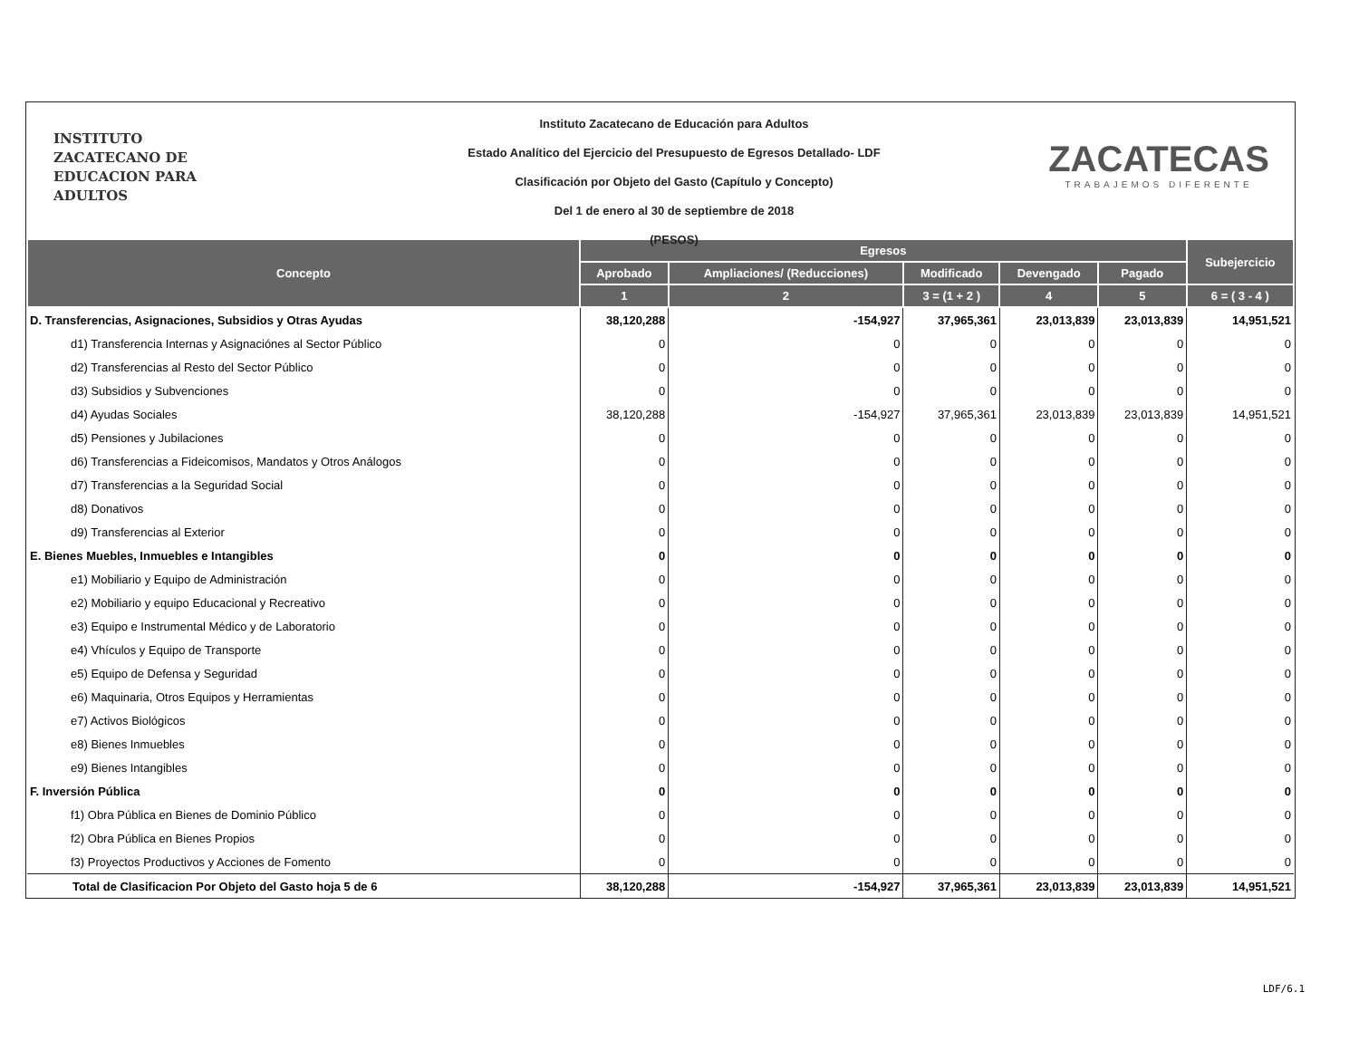INSTITUTO
ZACATECANO DE
EDUCACION PARA
ADULTOS
Instituto Zacatecano de Educación para Adultos
Estado Analítico del Ejercicio del Presupuesto de Egresos Detallado- LDF
Clasificación por Objeto del Gasto (Capítulo y Concepto)
Del 1 de enero al 30 de septiembre de 2018
(PESOS)
ZACATECAS
TRABAJEMOS DIFERENTE
| Concepto | Egresos | | | | | Subejercicio |
| --- | --- | --- | --- | --- | --- | --- |
| | Aprobado | Ampliaciones/ (Reducciones) | Modificado | Devengado | Pagado | |
| | 1 | 2 | 3 = (1 + 2 ) | 4 | 5 | 6 = ( 3 - 4 ) |
| D. Transferencias, Asignaciones, Subsidios y Otras Ayudas | 38,120,288 | -154,927 | 37,965,361 | 23,013,839 | 23,013,839 | 14,951,521 |
| d1) Transferencia Internas y Asignaciónes al Sector Público | 0 | 0 | 0 | 0 | 0 | 0 |
| d2) Transferencias al Resto del Sector Público | 0 | 0 | 0 | 0 | 0 | 0 |
| d3) Subsidios y Subvenciones | 0 | 0 | 0 | 0 | 0 | 0 |
| d4) Ayudas Sociales | 38,120,288 | -154,927 | 37,965,361 | 23,013,839 | 23,013,839 | 14,951,521 |
| d5) Pensiones y Jubilaciones | 0 | 0 | 0 | 0 | 0 | 0 |
| d6) Transferencias a Fideicomisos, Mandatos y Otros Análogos | 0 | 0 | 0 | 0 | 0 | 0 |
| d7) Transferencias a la Seguridad Social | 0 | 0 | 0 | 0 | 0 | 0 |
| d8) Donativos | 0 | 0 | 0 | 0 | 0 | 0 |
| d9) Transferencias al Exterior | 0 | 0 | 0 | 0 | 0 | 0 |
| E. Bienes Muebles, Inmuebles e Intangibles | 0 | 0 | 0 | 0 | 0 | 0 |
| e1) Mobiliario y Equipo de Administración | 0 | 0 | 0 | 0 | 0 | 0 |
| e2) Mobiliario y equipo Educacional y Recreativo | 0 | 0 | 0 | 0 | 0 | 0 |
| e3) Equipo e Instrumental Médico y de Laboratorio | 0 | 0 | 0 | 0 | 0 | 0 |
| e4) Vhículos y Equipo de Transporte | 0 | 0 | 0 | 0 | 0 | 0 |
| e5) Equipo de Defensa y Seguridad | 0 | 0 | 0 | 0 | 0 | 0 |
| e6) Maquinaria, Otros Equipos y Herramientas | 0 | 0 | 0 | 0 | 0 | 0 |
| e7) Activos Biológicos | 0 | 0 | 0 | 0 | 0 | 0 |
| e8) Bienes Inmuebles | 0 | 0 | 0 | 0 | 0 | 0 |
| e9) Bienes Intangibles | 0 | 0 | 0 | 0 | 0 | 0 |
| F. Inversión Pública | 0 | 0 | 0 | 0 | 0 | 0 |
| f1) Obra Pública en Bienes de Dominio Público | 0 | 0 | 0 | 0 | 0 | 0 |
| f2) Obra Pública en Bienes Propios | 0 | 0 | 0 | 0 | 0 | 0 |
| f3) Proyectos Productivos y Acciones de Fomento | 0 | 0 | 0 | 0 | 0 | 0 |
| Total de Clasificacion Por Objeto del Gasto hoja 5 de 6 | 38,120,288 | -154,927 | 37,965,361 | 23,013,839 | 23,013,839 | 14,951,521 |
LDF/6.1